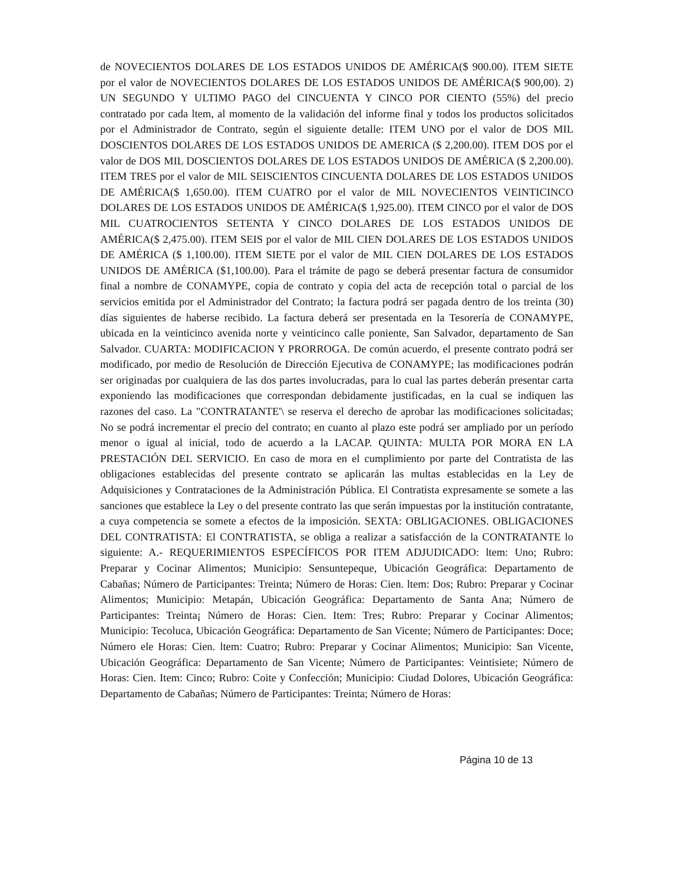de NOVECIENTOS DOLARES DE LOS ESTADOS UNIDOS DE AMÉRICA($ 900.00). ITEM SIETE por el valor de NOVECIENTOS DOLARES DE LOS ESTADOS UNIDOS DE AMÉRICA($ 900,00). 2) UN SEGUNDO Y ULTIMO PAGO del CINCUENTA Y CINCO POR CIENTO (55%) del precio contratado por cada ltem, al momento de la validación del informe final y todos los productos solicitados por el Administrador de Contrato, según el siguiente detalle: ITEM UNO por el valor de DOS MIL DOSCIENTOS DOLARES DE LOS ESTADOS UNIDOS DE AMERICA ($ 2,200.00). ITEM DOS por el valor de DOS MIL DOSCIENTOS DOLARES DE LOS ESTADOS UNIDOS DE AMÉRICA ($ 2,200.00). ITEM TRES por el valor de MIL SEISCIENTOS CINCUENTA DOLARES DE LOS ESTADOS UNIDOS DE AMÉRICA($ 1,650.00). ITEM CUATRO por el valor de MIL NOVECIENTOS VEINTICINCO DOLARES DE LOS ESTADOS UNIDOS DE AMÉRICA($ 1,925.00). ITEM CINCO por el valor de DOS MIL CUATROCIENTOS SETENTA Y CINCO DOLARES DE LOS ESTADOS UNIDOS DE AMÉRICA($ 2,475.00). ITEM SEIS por el valor de MIL CIEN DOLARES DE LOS ESTADOS UNIDOS DE AMÉRICA ($ 1,100.00). ITEM SIETE por el valor de MIL CIEN DOLARES DE LOS ESTADOS UNIDOS DE AMÉRICA ($1,100.00). Para el trámite de pago se deberá presentar factura de consumidor final a nombre de CONAMYPE, copia de contrato y copia del acta de recepción total o parcial de los servicios emitida por el Administrador del Contrato; la factura podrá ser pagada dentro de los treinta (30) días siguientes de haberse recibido. La factura deberá ser presentada en la Tesorería de CONAMYPE, ubicada en la veinticinco avenida norte y veinticinco calle poniente, San Salvador, departamento de San Salvador. CUARTA: MODIFICACION Y PRORROGA. De común acuerdo, el presente contrato podrá ser modificado, por medio de Resolución de Dirección Ejecutiva de CONAMYPE; las modificaciones podrán ser originadas por cualquiera de las dos partes involucradas, para lo cual las partes deberán presentar carta exponiendo las modificaciones que correspondan debidamente justificadas, en la cual se indiquen las razones del caso. La "CONTRATANTE'\ se reserva el derecho de aprobar las modificaciones solicitadas; No se podrá incrementar el precio del contrato; en cuanto al plazo este podrá ser ampliado por un período menor o igual al inicial, todo de acuerdo a la LACAP. QUINTA: MULTA POR MORA EN LA PRESTACIÓN DEL SERVICIO. En caso de mora en el cumplimiento por parte del Contratista de las obligaciones establecidas del presente contrato se aplicarán las multas establecidas en la Ley de Adquisiciones y Contrataciones de la Administración Pública. El Contratista expresamente se somete a las sanciones que establece la Ley o del presente contrato las que serán impuestas por la institución contratante, a cuya competencia se somete a efectos de la imposición. SEXTA: OBLIGACIONES. OBLIGACIONES DEL CONTRATISTA: El CONTRATISTA, se obliga a realizar a satisfacción de la CONTRATANTE lo siguiente: A.- REQUERIMIENTOS ESPECÍFICOS POR ITEM ADJUDICADO: ltem: Uno; Rubro: Preparar y Cocinar Alimentos; Municipio: Sensuntepeque, Ubicación Geográfica: Departamento de Cabañas; Número de Participantes: Treinta; Número de Horas: Cien. ltem: Dos; Rubro: Preparar y Cocinar Alimentos; Municipio: Metapán, Ubicación Geográfica: Departamento de Santa Ana; Número de Participantes: Treinta¡ Número de Horas: Cien. Item: Tres; Rubro: Preparar y Cocinar Alimentos; Municipio: Tecoluca, Ubicación Geográfica: Departamento de San Vicente; Número de Participantes: Doce; Número ele Horas: Cien. ltem: Cuatro; Rubro: Preparar y Cocinar Alimentos; Municipio: San Vicente, Ubicación Geográfica: Departamento de San Vicente; Número de Participantes: Veintisiete; Número de Horas: Cien. Item: Cinco; Rubro: Coite y Confección; Municipio: Ciudad Dolores, Ubicación Geográfica: Departamento de Cabañas; Número de Participantes: Treinta; Número de Horas:
Página 10 de 13